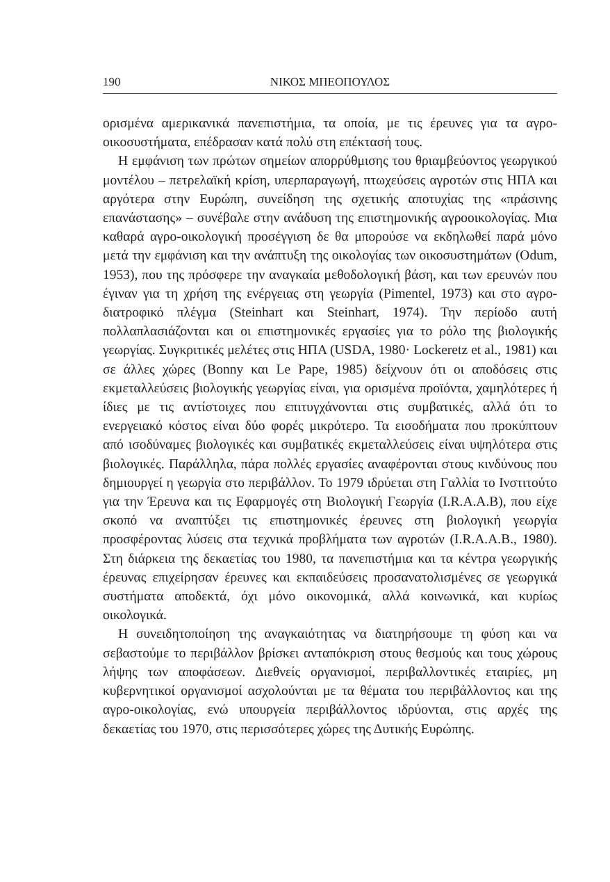190 ΝΙΚΟΣ ΜΠΕΟΠΟΥΛΟΣ
ορισμένα αμερικανικά πανεπιστήμια, τα οποία, με τις έρευνες για τα αγρο-οικοσυστήματα, επέδρασαν κατά πολύ στη επέκτασή τους.
Η εμφάνιση των πρώτων σημείων απορρύθμισης του θριαμβεύοντος γεωργικού μοντέλου – πετρελαϊκή κρίση, υπερπαραγωγή, πτωχεύσεις αγροτών στις ΗΠΑ και αργότερα στην Ευρώπη, συνείδηση της σχετικής αποτυχίας της «πράσινης επανάστασης» – συνέβαλε στην ανάδυση της επιστημονικής αγροοικολογίας. Μια καθαρά αγρο-οικολογική προσέγγιση δε θα μπορούσε να εκδηλωθεί παρά μόνο μετά την εμφάνιση και την ανάπτυξη της οικολογίας των οικοσυστημάτων (Odum, 1953), που της πρόσφερε την αναγκαία μεθοδολογική βάση, και των ερευνών που έγιναν για τη χρήση της ενέργειας στη γεωργία (Pimentel, 1973) και στο αγρο-διατροφικό πλέγμα (Steinhart και Steinhart, 1974). Την περίοδο αυτή πολλαπλασιάζονται και οι επιστημονικές εργασίες για το ρόλο της βιολογικής γεωργίας. Συγκριτικές μελέτες στις ΗΠΑ (USDA, 1980· Lockeretz et al., 1981) και σε άλλες χώρες (Bonny και Le Pape, 1985) δείχνουν ότι οι αποδόσεις στις εκμεταλλεύσεις βιολογικής γεωργίας είναι, για ορισμένα προϊόντα, χαμηλότερες ή ίδιες με τις αντίστοιχες που επιτυγχάνονται στις συμβατικές, αλλά ότι το ενεργειακό κόστος είναι δύο φορές μικρότερο. Τα εισοδήματα που προκύπτουν από ισοδύναμες βιολογικές και συμβατικές εκμεταλλεύσεις είναι υψηλότερα στις βιολογικές. Παράλληλα, πάρα πολλές εργασίες αναφέρονται στους κινδύνους που δημιουργεί η γεωργία στο περιβάλλον. Το 1979 ιδρύεται στη Γαλλία το Ινστιτούτο για την Έρευνα και τις Εφαρμογές στη Βιολογική Γεωργία (I.R.A.A.B), που είχε σκοπό να αναπτύξει τις επιστημονικές έρευνες στη βιολογική γεωργία προσφέροντας λύσεις στα τεχνικά προβλήματα των αγροτών (I.R.A.A.B., 1980). Στη διάρκεια της δεκαετίας του 1980, τα πανεπιστήμια και τα κέντρα γεωργικής έρευνας επιχείρησαν έρευνες και εκπαιδεύσεις προσανατολισμένες σε γεωργικά συστήματα αποδεκτά, όχι μόνο οικονομικά, αλλά κοινωνικά, και κυρίως οικολογικά.
Η συνειδητοποίηση της αναγκαιότητας να διατηρήσουμε τη φύση και να σεβαστούμε το περιβάλλον βρίσκει ανταπόκριση στους θεσμούς και τους χώρους λήψης των αποφάσεων. Διεθνείς οργανισμοί, περιβαλλοντικές εταιρίες, μη κυβερνητικοί οργανισμοί ασχολούνται με τα θέματα του περιβάλλοντος και της αγρο-οικολογίας, ενώ υπουργεία περιβάλλοντος ιδρύονται, στις αρχές της δεκαετίας του 1970, στις περισσότερες χώρες της Δυτικής Ευρώπης.